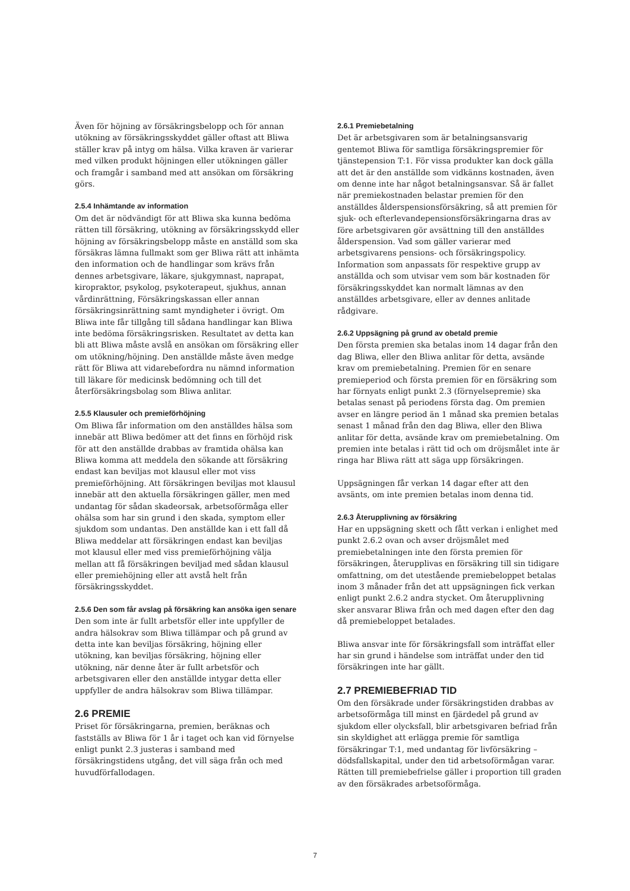Även för höjning av försäkringsbelopp och för annan utökning av försäkringsskyddet gäller oftast att Bliwa ställer krav på intyg om hälsa. Vilka kraven är varierar med vilken produkt höjningen eller utökningen gäller och framgår i samband med att ansökan om försäkring görs.
2.5.4 Inhämtande av information
Om det är nödvändigt för att Bliwa ska kunna bedöma rätten till försäkring, utökning av försäkringsskydd eller höjning av försäkringsbelopp måste en anställd som ska försäkras lämna fullmakt som ger Bliwa rätt att inhämta den information och de handlingar som krävs från dennes arbetsgivare, läkare, sjukgymnast, naprapat, kiropraktor, psykolog, psykoterapeut, sjukhus, annan vårdinrättning, Försäkringskassan eller annan försäkringsinrättning samt myndigheter i övrigt. Om Bliwa inte får tillgång till sådana handlingar kan Bliwa inte bedöma försäkringsrisken. Resultatet av detta kan bli att Bliwa måste avslå en ansökan om försäkring eller om utökning/höjning. Den anställde måste även medge rätt för Bliwa att vidarebefordra nu nämnd information till läkare för medicinsk bedömning och till det återförsäkringsbolag som Bliwa anlitar.
2.5.5 Klausuler och premieförhöjning
Om Bliwa får information om den anställdes hälsa som innebär att Bliwa bedömer att det finns en förhöjd risk för att den anställde drabbas av framtida ohälsa kan Bliwa komma att meddela den sökande att försäkring endast kan beviljas mot klausul eller mot viss premieförhöjning. Att försäkringen beviljas mot klausul innebär att den aktuella försäkringen gäller, men med undantag för sådan skadeorsak, arbetsoförmåga eller ohälsa som har sin grund i den skada, symptom eller sjukdom som undantas. Den anställde kan i ett fall då Bliwa meddelar att försäkringen endast kan beviljas mot klausul eller med viss premieförhöjning välja mellan att få försäkringen beviljad med sådan klausul eller premiehöjning eller att avstå helt från försäkringsskyddet.
2.5.6 Den som får avslag på försäkring kan ansöka igen senare
Den som inte är fullt arbetsför eller inte uppfyller de andra hälsokrav som Bliwa tillämpar och på grund av detta inte kan beviljas försäkring, höjning eller utökning, kan beviljas försäkring, höjning eller utökning, när denne åter är fullt arbetsför och arbetsgivaren eller den anställde intygar detta eller uppfyller de andra hälsokrav som Bliwa tillämpar.
2.6 PREMIE
Priset för försäkringarna, premien, beräknas och fastställs av Bliwa för 1 år i taget och kan vid förnyelse enligt punkt 2.3 justeras i samband med försäkringstidens utgång, det vill säga från och med huvudförfallodagen.
2.6.1 Premiebetalning
Det är arbetsgivaren som är betalningsansvarig gentemot Bliwa för samtliga försäkringspremier för tjänstepension T:1. För vissa produkter kan dock gälla att det är den anställde som vidkänns kostnaden, även om denne inte har något betalningsansvar. Så är fallet när premiekostnaden belastar premien för den anställdes ålderspensionsförsäkring, så att premien för sjuk- och efterlevandepensionsförsäkringarna dras av före arbetsgivaren gör avsättning till den anställdes ålderspension. Vad som gäller varierar med arbetsgivarens pensions- och försäkringspolicy. Information som anpassats för respektive grupp av anställda och som utvisar vem som bär kostnaden för försäkringsskyddet kan normalt lämnas av den anställdes arbetsgivare, eller av dennes anlitade rådgivare.
2.6.2 Uppsägning på grund av obetald premie
Den första premien ska betalas inom 14 dagar från den dag Bliwa, eller den Bliwa anlitar för detta, avsände krav om premiebetalning. Premien för en senare premieperiod och första premien för en försäkring som har förnyats enligt punkt 2.3 (förnyelsepremie) ska betalas senast på periodens första dag. Om premien avser en längre period än 1 månad ska premien betalas senast 1 månad från den dag Bliwa, eller den Bliwa anlitar för detta, avsände krav om premiebetalning. Om premien inte betalas i rätt tid och om dröjsmålet inte är ringa har Bliwa rätt att säga upp försäkringen.
Uppsägningen får verkan 14 dagar efter att den avsänts, om inte premien betalas inom denna tid.
2.6.3 Återupplivning av försäkring
Har en uppsägning skett och fått verkan i enlighet med punkt 2.6.2 ovan och avser dröjsmålet med premiebetalningen inte den första premien för försäkringen, återupplivas en försäkring till sin tidigare omfattning, om det utestående premiebeloppet betalas inom 3 månader från det att uppsägningen fick verkan enligt punkt 2.6.2 andra stycket. Om återupplivning sker ansvarar Bliwa från och med dagen efter den dag då premiebeloppet betalades.
Bliwa ansvar inte för försäkringsfall som inträffat eller har sin grund i händelse som inträffat under den tid försäkringen inte har gällt.
2.7 PREMIEBEFRIAD TID
Om den försäkrade under försäkringstiden drabbas av arbetsoförmåga till minst en fjärdedel på grund av sjukdom eller olycksfall, blir arbetsgivaren befriad från sin skyldighet att erlägga premie för samtliga försäkringar T:1, med undantag för livförsäkring – dödsfallskapital, under den tid arbetsoförmågan varar. Rätten till premiebefrielse gäller i proportion till graden av den försäkrades arbetsoförmåga.
7